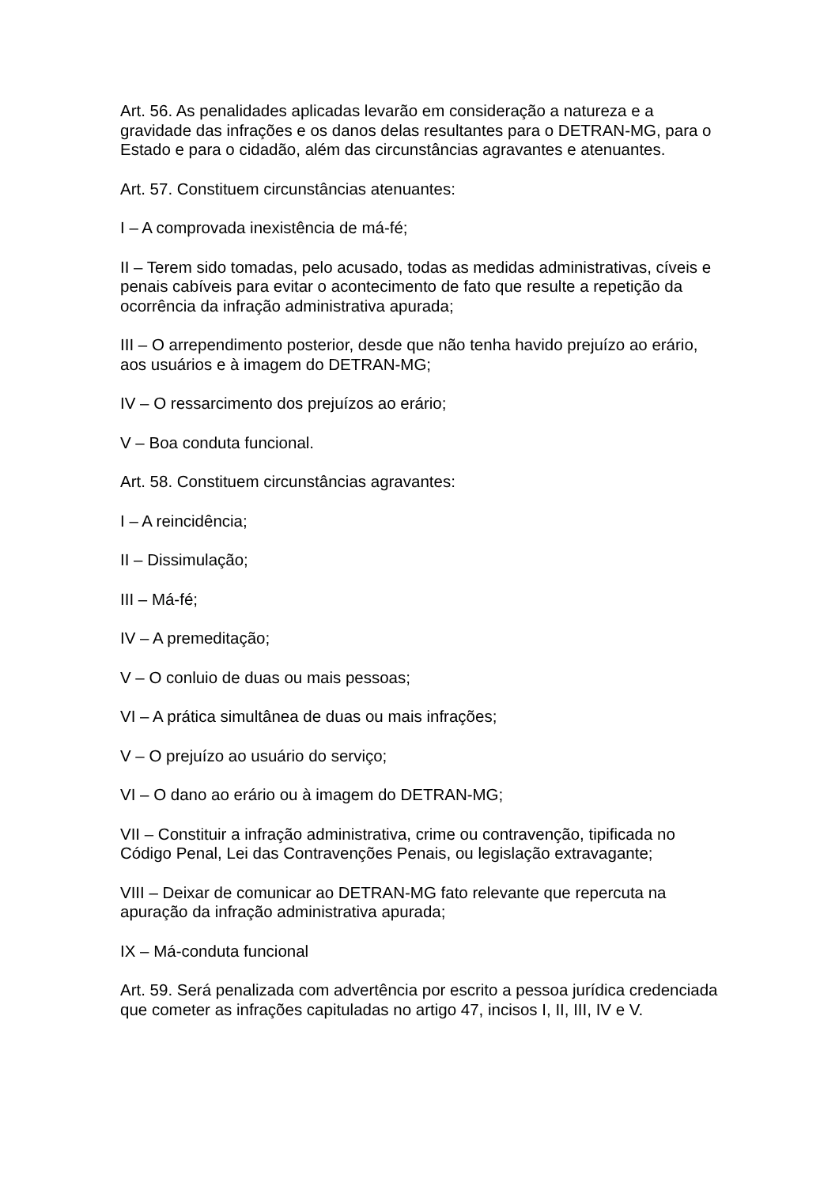Art. 56. As penalidades aplicadas levarão em consideração a natureza e a gravidade das infrações e os danos delas resultantes para o DETRAN-MG, para o Estado e para o cidadão, além das circunstâncias agravantes e atenuantes.
Art. 57. Constituem circunstâncias atenuantes:
I – A comprovada inexistência de má-fé;
II – Terem sido tomadas, pelo acusado, todas as medidas administrativas, cíveis e penais cabíveis para evitar o acontecimento de fato que resulte a repetição da ocorrência da infração administrativa apurada;
III – O arrependimento posterior, desde que não tenha havido prejuízo ao erário, aos usuários e à imagem do DETRAN-MG;
IV – O ressarcimento dos prejuízos ao erário;
V – Boa conduta funcional.
Art. 58. Constituem circunstâncias agravantes:
I – A reincidência;
II – Dissimulação;
III – Má-fé;
IV – A premeditação;
V – O conluio de duas ou mais pessoas;
VI – A prática simultânea de duas ou mais infrações;
V – O prejuízo ao usuário do serviço;
VI – O dano ao erário ou à imagem do DETRAN-MG;
VII – Constituir a infração administrativa, crime ou contravenção, tipificada no Código Penal, Lei das Contravenções Penais, ou legislação extravagante;
VIII – Deixar de comunicar ao DETRAN-MG fato relevante que repercuta na apuração da infração administrativa apurada;
IX – Má-conduta funcional
Art. 59. Será penalizada com advertência por escrito a pessoa jurídica credenciada que cometer as infrações capituladas no artigo 47, incisos I, II, III, IV e V.